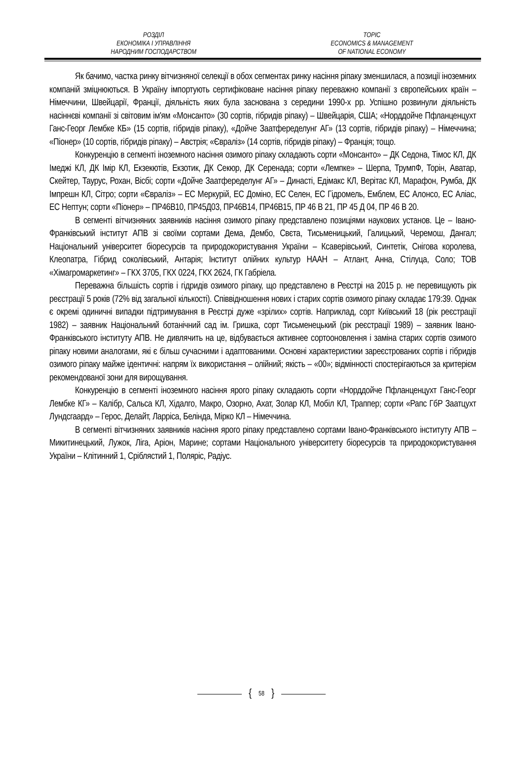РОЗДІЛ
ЕКОНОМІКА І УПРАВЛІННЯ
НАРОДНИМ ГОСПОДАРСТВОМ
TOPIC
ECONOMICS & MANAGEMENT
OF NATIONAL ECONOMY
Як бачимо, частка ринку вітчизняної селекції в обох сегментах ринку насіння ріпаку зменшилася, а позиції іноземних компаній зміцнюються. В Україну імпортують сертифіковане насіння ріпаку переважно компанії з європейських країн – Німеччини, Швейцарії, Франції, діяльність яких була заснована з середини 1990-х рр. Успішно розвинули діяльність насіннєві компанії зі світовим ім'ям «Монсанто» (30 сортів, гібридів ріпаку) – Швейцарія, США; «Норддойче Пфланценцухт Ганс-Георг Лембке КБ» (15 сортів, гібридів ріпаку), «Дойче Заатфеределунг АГ» (13 сортів, гібридів ріпаку) – Німеччина; «Піонер» (10 сортів, гібридів ріпаку) – Австрія; «Євраліз» (14 сортів, гібридів ріпаку) – Франція; тощо.
Конкуренцію в сегменті іноземного насіння озимого ріпаку складають сорти «Монсанто» – ДК Седона, Тімос КЛ, ДК Імеджі КЛ, ДК Імір КЛ, Екзекютів, Екзотик, ДК Секюр, ДК Серенада; сорти «Лемпке» – Шерпа, ТрумпФ, Торін, Аватар, Скейтер, Таурус, Рохан, Вісбі; сорти «Дойче Заатфеределунг АГ» – Династі, Едімакс КЛ, Верітас КЛ, Марафон, Румба, ДК Імпрешн КЛ, Сітро; сорти «Євраліз» – ЕС Меркурій, ЕС Доміно, ЕС Селен, ЕС Гідромель, Емблем, ЕС Алонсо, ЕС Аліас, ЕС Нептун; сорти «Піонер» – ПР46В10, ПР45Д03, ПР46В14, ПР46В15, ПР 46 В 21, ПР 45 Д 04, ПР 46 В 20.
В сегменті вітчизняних заявників насіння озимого ріпаку представлено позиціями наукових установ. Це – Івано-Франківський інститут АПВ зі своїми сортами Дема, Дембо, Свєта, Тисьменицький, Галицький, Черемош, Дангал; Національний університет біоресурсів та природокористування України – Ксаверівський, Синтетік, Снігова королева, Клеопатра, Гібрид соколівський, Антарія; Інститут олійних культур НААН – Атлант, Анна, Стілуца, Соло; ТОВ «Хімагромаркетинг» – ГКХ 3705, ГКХ 0224, ГКХ 2624, ГК Габріела.
Переважна більшість сортів і гідридів озимого ріпаку, що представлено в Реєстрі на 2015 р. не перевищують рік реєстрації 5 років (72% від загальної кількості). Співвідношення нових і старих сортів озимого ріпаку складає 179:39. Однак є окремі одиничні випадки підтримування в Реєстрі дуже «зрілих» сортів. Наприклад, сорт Київський 18 (рік реєстрації 1982) – заявник Національний ботанічний сад ім. Гришка, сорт Тисьменецький (рік реєстрації 1989) – заявник Івано-Франківського інституту АПВ. Не дивлячить на це, відбувається активнее сортооновлення і заміна старих сортів озимого ріпаку новими аналогами, які є більш сучасними і адаптованими. Основні характеристики зареєстрованих сортів і гібридів озимого ріпаку майже ідентичні: напрям їх використання – олійний; якість – «00»; відмінності спостерігаються за критерієм рекомендованої зони для вирощування.
Конкуренцію в сегменті іноземного насіння ярого ріпаку складають сорти «Норддойче Пфланценцухт Ганс-Георг Лембке КГ» – Калібр, Сальса КЛ, Хідалго, Макро, Озорно, Ахат, Золар КЛ, Мобіл КЛ, Траппер; сорти «Рапс ГбР Заатцухт Лундсгаард» – Герос, Делайт, Ларріса, Белінда, Мірко КЛ – Німеччина.
В сегменті вітчизняних заявників насіння ярого ріпаку представлено сортами Івано-Франківського інституту АПВ – Микитинецький, Лужок, Ліга, Аріон, Марине; сортами Національного університету біоресурсів та природокористування України – Клітинний 1, Сріблястий 1, Поляріс, Радіус.
{ 58 }